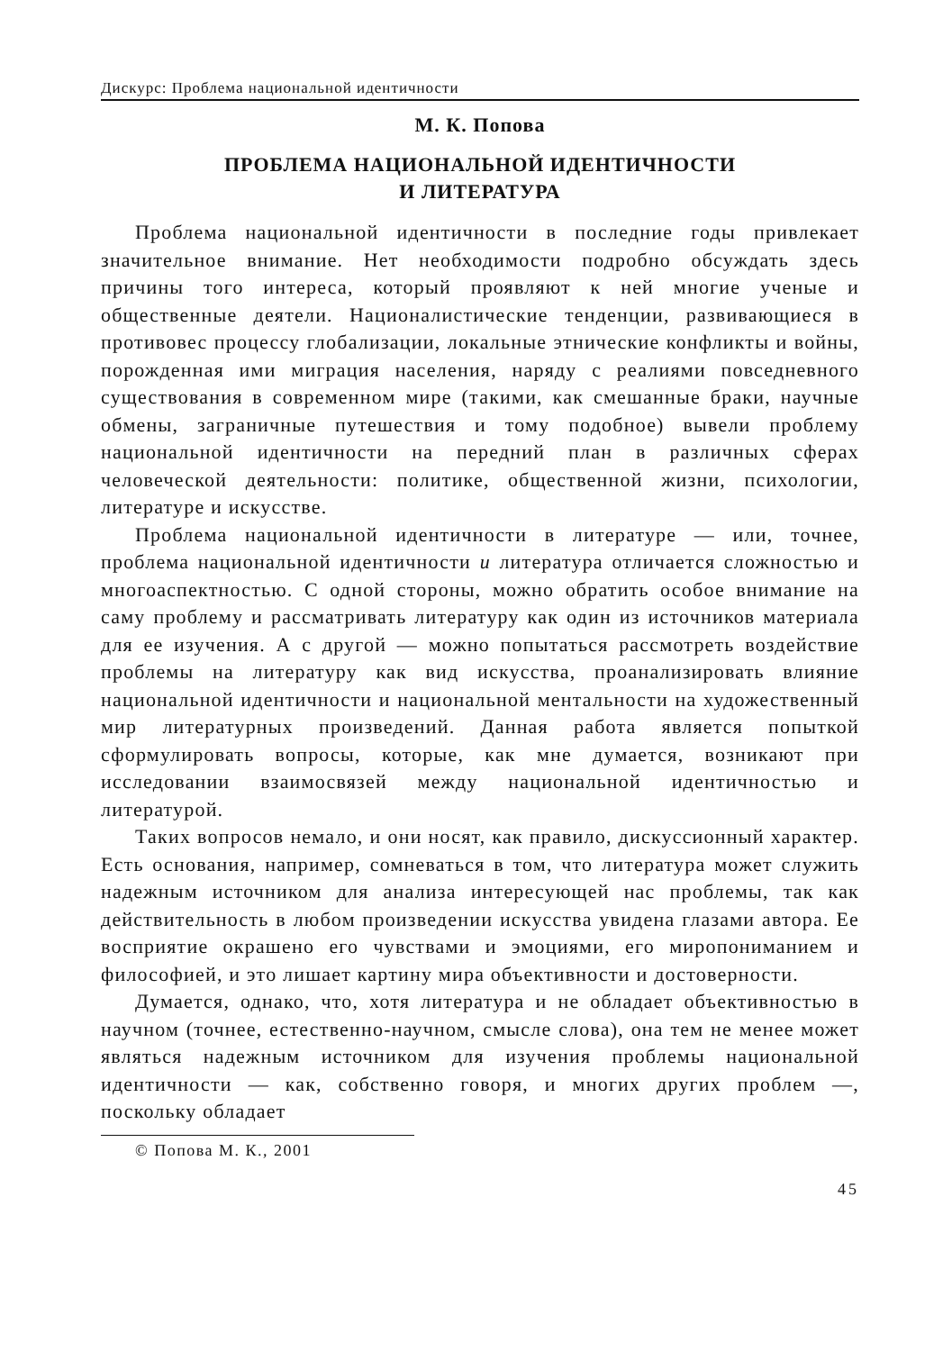Дискурс: Проблема национальной идентичности
М. К. Попова
ПРОБЛЕМА НАЦИОНАЛЬНОЙ ИДЕНТИЧНОСТИ
И ЛИТЕРАТУРА
Проблема национальной идентичности в последние годы привлекает значительное внимание. Нет необходимости подробно обсуждать здесь причины того интереса, который проявляют к ней многие ученые и общественные деятели. Националистические тенденции, развивающиеся в противовес процессу глобализации, локальные этнические конфликты и войны, порожденная ими миграция населения, наряду с реалиями повседневного существования в современном мире (такими, как смешанные браки, научные обмены, заграничные путешествия и тому подобное) вывели проблему национальной идентичности на передний план в различных сферах человеческой деятельности: политике, общественной жизни, психологии, литературе и искусстве.
Проблема национальной идентичности в литературе — или, точнее, проблема национальной идентичности и литература отличается сложностью и многоаспектностью. С одной стороны, можно обратить особое внимание на саму проблему и рассматривать литературу как один из источников материала для ее изучения. А с другой — можно попытаться рассмотреть воздействие проблемы на литературу как вид искусства, проанализировать влияние национальной идентичности и национальной ментальности на художественный мир литературных произведений. Данная работа является попыткой сформулировать вопросы, которые, как мне думается, возникают при исследовании взаимосвязей между национальной идентичностью и литературой.
Таких вопросов немало, и они носят, как правило, дискуссионный характер. Есть основания, например, сомневаться в том, что литература может служить надежным источником для анализа интересующей нас проблемы, так как действительность в любом произведении искусства увидена глазами автора. Ее восприятие окрашено его чувствами и эмоциями, его миропониманием и философией, и это лишает картину мира объективности и достоверности.
Думается, однако, что, хотя литература и не обладает объективностью в научном (точнее, естественно-научном, смысле слова), она тем не менее может являться надежным источником для изучения проблемы национальной идентичности — как, собственно говоря, и многих других проблем —, поскольку обладает
© Попова М. К., 2001
45